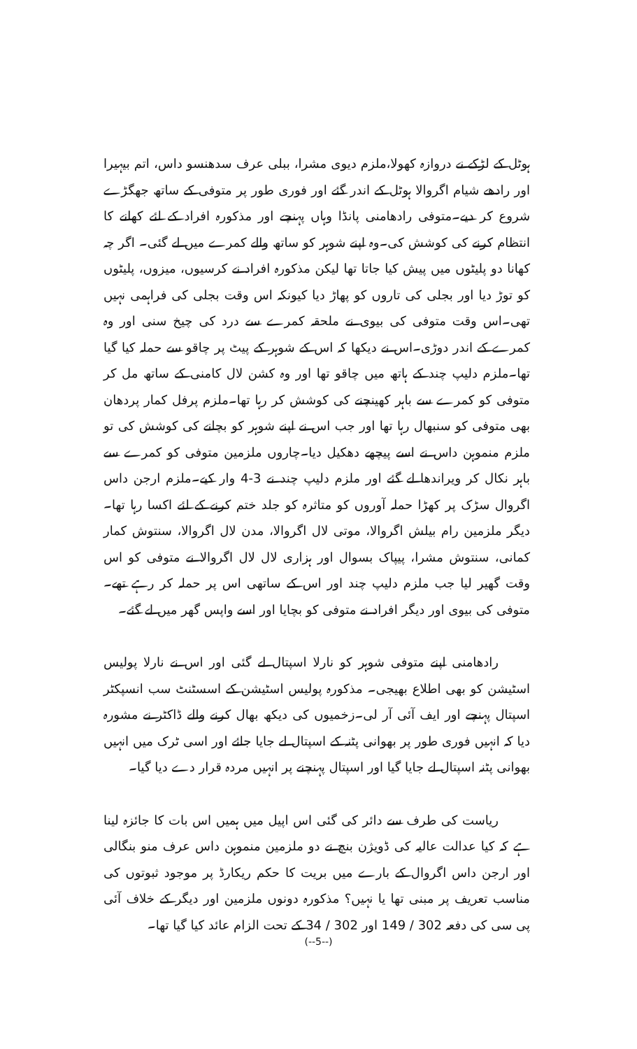ہوٹل کے لڑکے نے دروازہ کھولا،ملزم دیوی مشرا، ببلی عرف سدھنسو داس، اتم بیہیرا اور رادھے شیام اگروالا ہوٹل کے اندر گئے اور فوری طور پر متوفی کے ساتھ جھگڑے شروع کر دیے۔متوفی رادھامنی پانڈا وہاں پہنچے اور مذکورہ افراد کے لئے کھانے کا انتظام کرنے کی کوشش کی۔وہ اپنے شوہر کو ساتھ والے کمرے میں لے گئی۔ اگر چہ کھانا دو پلیٹوں میں پیش کیا جاتا تھا لیکن مذکورہ افراد نے کرسیوں، میزوں، پلیٹوں کو توڑ دیا اور بجلی کی تاروں کو پھاڑ دیا کیونکہ اس وقت بجلی کی فراہمی نہیں تھی۔اس وقت متوفی کی بیوی نے ملحقہ کمرے سے درد کی چیخ سنی اور وہ کمرے کے اندر دوڑی۔اس نے دیکھا کہ اس کے شوہر کے پیٹ پر چاقو سے حملہ کیا گیا تھا۔ملزم دلیپ چند کے ہاتھ میں چاقو تھا اور وہ کشن لال کامنی کے ساتھ مل کر متوفی کو کمرے سے باہر کھینچنے کی کوشش کر رہا تھا۔ملزم پرفل کمار پردھان بھی متوفی کو سنبھال رہا تھا اور جب اس نے اپنے شوہر کو بچانے کی کوشش کی تو ملزم منموہن داس نے اسے پیچھے دھکیل دیا۔چاروں ملزمین متوفی کو کمرے سے باہر نکال کر ویراندھا لے گئے اور ملزم دلیپ چند نے 3-4 وار کیے۔ملزم ارجن داس اگروال سڑک پر کھڑا حملہ آوروں کو متاثرہ کو جلد ختم کرنے کے لئے اکسا رہا تھا۔دیگر ملزمین رام بیلش اگروالا، موتی لال اگروالا، مدن لال اگروالا، سنتوش کمار کمانی، سنتوش مشرا، پیپاک بسوال اور ہزاری لال لال اگروالا نے متوفی کو اس وقت گھیر لیا جب ملزم دلیپ چند اور اس کے ساتھی اس پر حملہ کر رہے تھے۔متوفی کی بیوی اور دیگر افراد نے متوفی کو بچایا اور اسے واپس گھر میں لے گئے۔
رادھامنی اپنے متوفی شوہر کو نارلا اسپتال لے گئی اور اس نے نارلا پولیس اسٹیشن کو بھی اطلاع بھیجی۔ مذکورہ پولیس اسٹیشن کے اسسٹنٹ سب انسپکٹر اسپتال پہنچے اور ایف آئی آر لی۔زخمیوں کی دیکھ بھال کرنے والے ڈاکٹر نے مشورہ دیا کہ انہیں فوری طور پر بھوانی پٹنہ کے اسپتال لے جایا جائے اور اسی ٹرک میں انہیں بھوانی پٹنہ اسپتال لے جایا گیا اور اسپتال پہنچنے پر انہیں مردہ قرار دے دیا گیا۔
ریاست کی طرف سے دائر کی گئی اس اپیل میں ہمیں اس بات کا جائزہ لینا ہے کہ کیا عدالت عالیہ کی ڈویژن بنچ نے دو ملزمین منموہن داس عرف منو بنگالی اور ارجن داس اگروال کے بارے میں بریت کا حکم ریکارڈ پر موجود ثبوتوں کی مناسب تعریف پر مبنی تھا یا نہیں؟ مذکورہ دونوں ملزمین اور دیگر کے خلاف آئی پی سی کی دفعہ 302 / 149 اور 302 / 34 کے تحت الزام عائد کیا گیا تھا۔
(--5--)